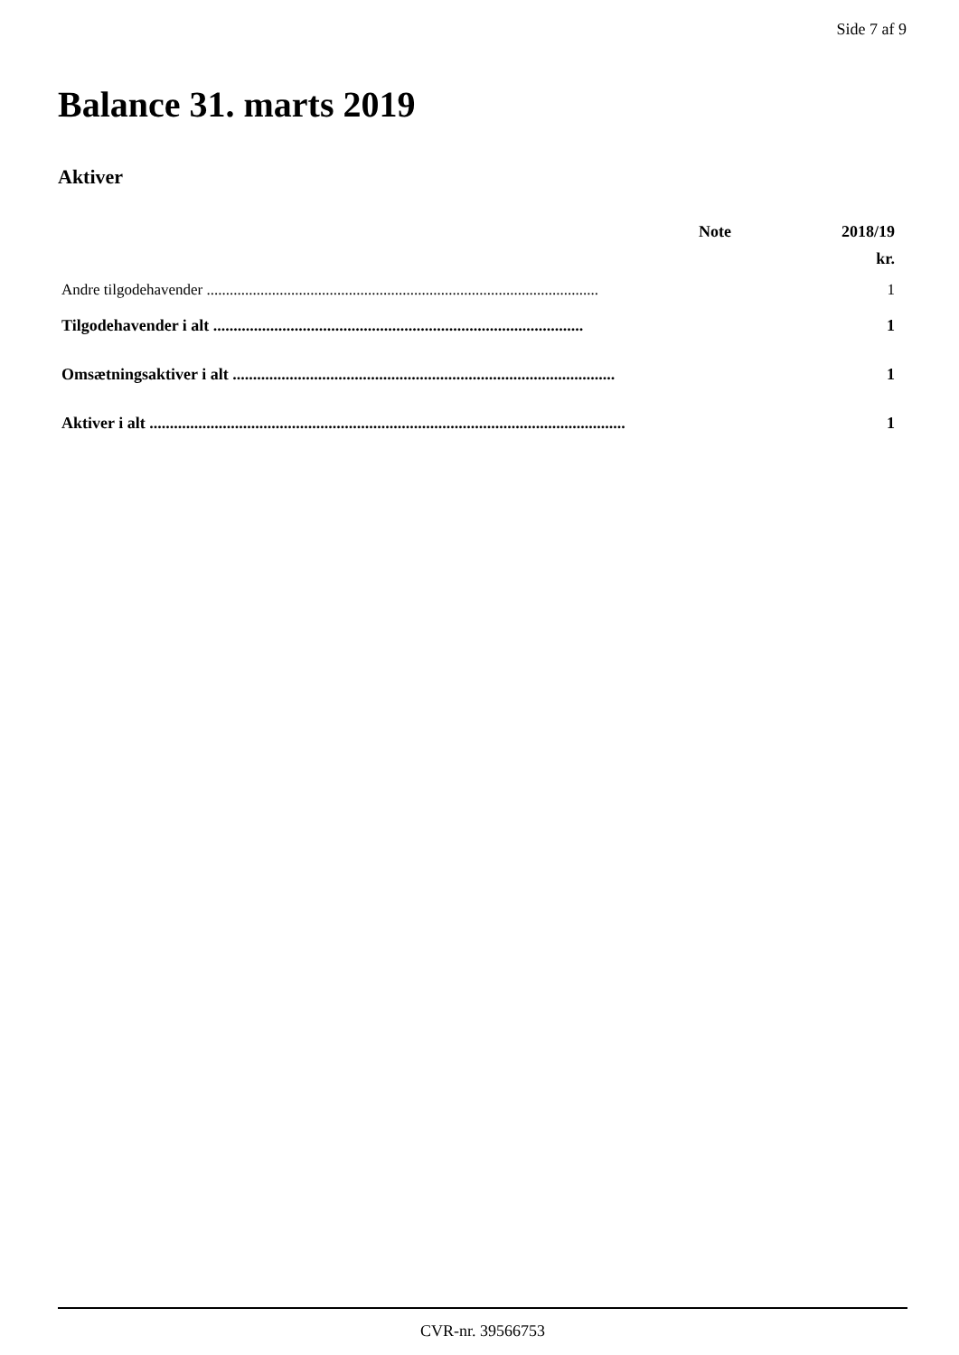Side 7 af 9
Balance 31. marts 2019
Aktiver
| | Note | 2018/19 |
| --- | --- | --- |
| | | kr. |
| Andre tilgodehavender ...................................................................................................... | | 1 |
| Tilgodehavender i alt ........................................................................................... | | 1 |
| Omsætningsaktiver i alt .............................................................................................. | | 1 |
| Aktiver i alt ..................................................................................................................... | | 1 |
CVR-nr. 39566753